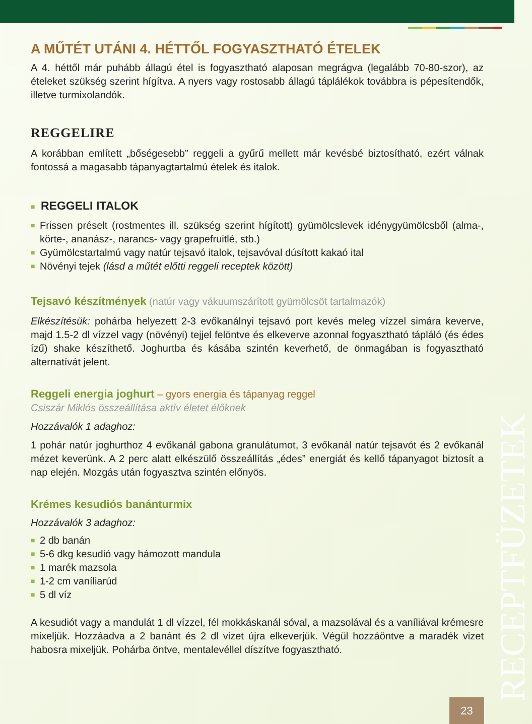A MŰTÉT UTÁNI 4. HÉTTŐL FOGYASZTHATÓ ÉTELEK
A 4. héttől már puhább állagú étel is fogyasztható alaposan megrágva (legalább 70-80-szor), az ételeket szükség szerint hígítva. A nyers vagy rostosabb állagú táplálékok továbbra is pépesítendők, illetve turmixolandók.
REGGELIRE
A korábban említett „bőségesebb” reggeli a gyűrű mellett már kevésbé biztosítható, ezért válnak fontossá a magasabb tápanyagtartalmú ételek és italok.
■ REGGELI ITALOK
■ Frissen préselt (rostmentes ill. szükség szerint hígított) gyümölcslevek idénygyümölcsből (alma-, körte-, ananász-, narancs- vagy grapefruitlé, stb.)
■ Gyümölcstartalmú vagy natúr tejsavó italok, tejsavóval dúsított kakaó ital
■ Növényi tejek (lásd a műtét előtti reggeli receptek között)
Tejsavó készítmények (natúr vagy vákuumszárított gyümölcsöt tartalmazók)
Elkészítésük: pohárba helyezett 2-3 evőkanálnyi tejsavó port kevés meleg vízzel simára keverve, majd 1.5-2 dl vízzel vagy (növényi) tejjel felöntve és elkeverve azonnal fogyasztható tápláló (és édes ízű) shake készíthető. Joghurtba és kásába szintén keverhető, de önmagában is fogyasztható alternatívát jelent.
Reggeli energia joghurt – gyors energia és tápanyag reggel
Csiszár Miklós összeállítása aktív életet élőknek
Hozzávalók 1 adaghoz:
1 pohár natúr joghurthoz 4 evőkanál gabona granulátumot, 3 evőkanál natúr tejsavót és 2 evőkanál mézet keverünk. A 2 perc alatt elkészülő összeállítás „édes” energiát és kellő tápanyagot biztosít a nap elején. Mozgás után fogyasztva szintén előnyös.
Krémes kesudiós banánturmix
Hozzávalók 3 adaghoz:
■ 2 db banán
■ 5-6 dkg kesudió vagy hámozott mandula
■ 1 marék mazsola
■ 1-2 cm vaníliarúd
■ 5 dl víz
A kesudiót vagy a mandulát 1 dl vízzel, fél mokkáskanál sóval, a mazsolával és a vaníliával krémesre mixeljük. Hozzáadva a 2 banánt és 2 dl vizet újra elkeverjük. Végül hozzáöntve a maradék vizet habosra mixeljük. Pohárba öntve, mentalevéllel díszítve fogyasztható.
RECEPTFÜZETEK
23